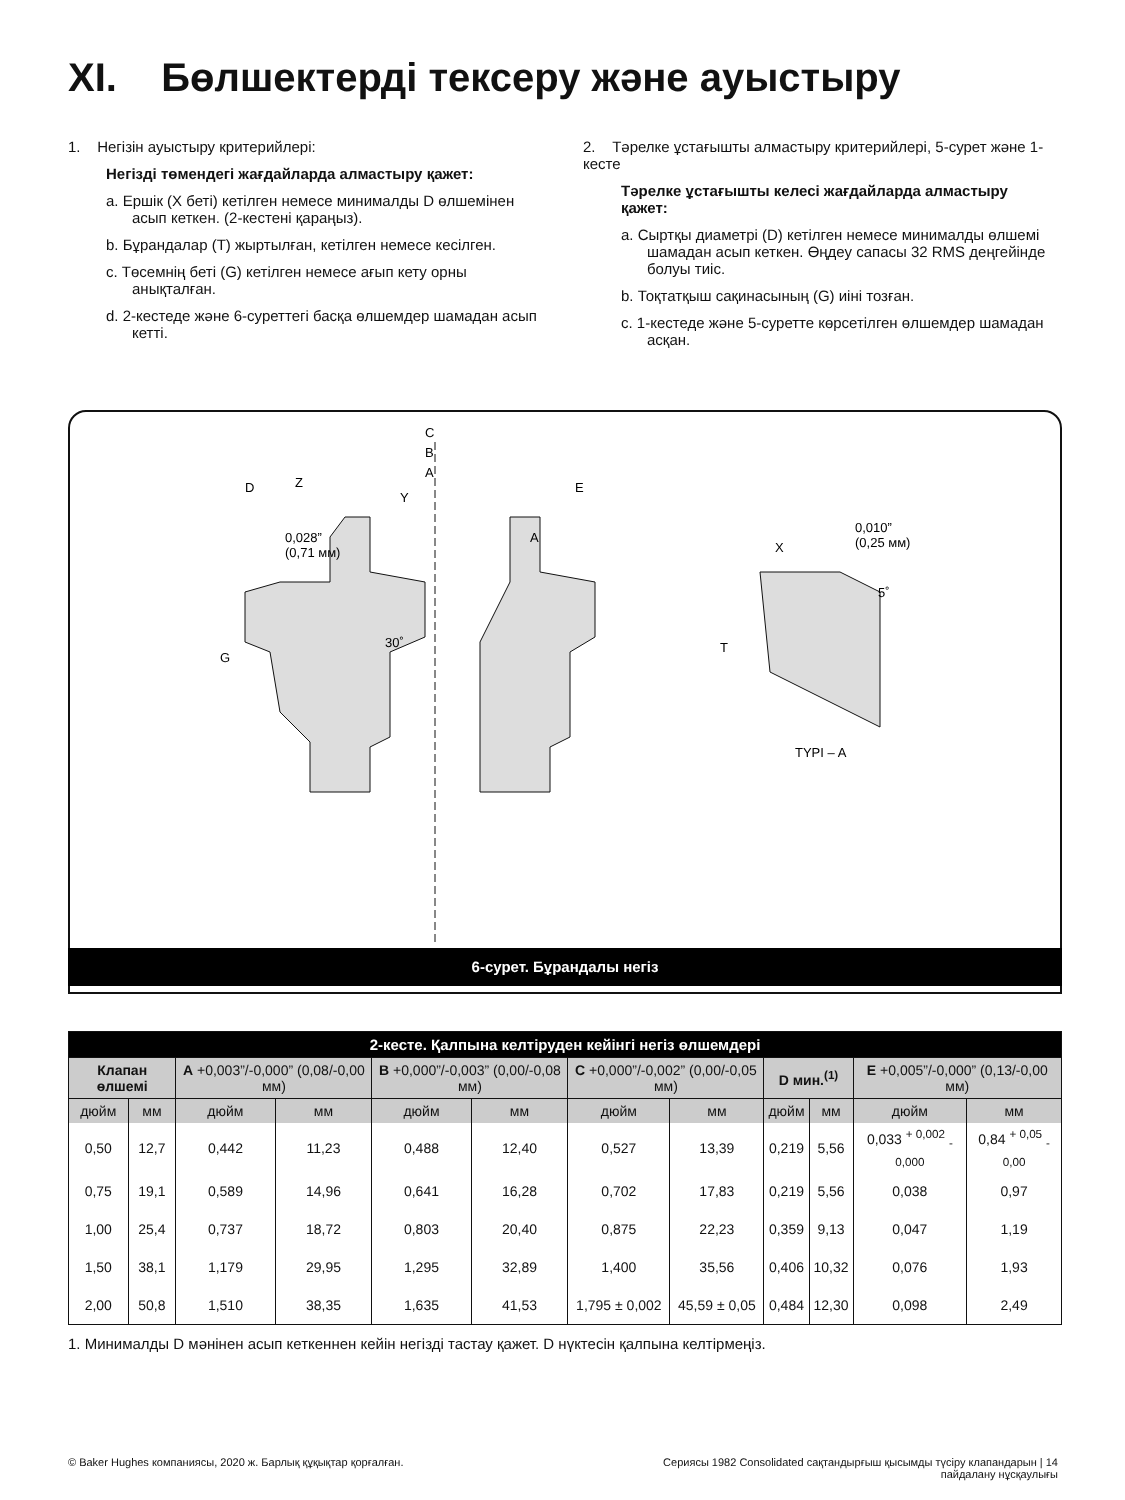XI. Бөлшектерді тексеру және ауыстыру
1. Негізін ауыстыру критерийлері:
Негізді төмендегі жағдайларда алмастыру қажет:
a. Ершік (X беті) кетілген немесе минималды D өлшемінен асып кеткен. (2-кестені қараңыз).
b. Бұрандалар (T) жыртылған, кетілген немесе кесілген.
c. Төсемнің беті (G) кетілген немесе ағып кету орны анықталған.
d. 2-кестеде және 6-суреттегі басқа өлшемдер шамадан асып кетті.
2. Тәрелке ұстағышты алмастыру критерийлері, 5-сурет және 1-кесте
Тәрелке ұстағышты келесі жағдайларда алмастыру қажет:
a. Сыртқы диаметрі (D) кетілген немесе минималды өлшемі шамадан асып кеткен. Өңдеу сапасы 32 RMS деңгейінде болуы тиіс.
b. Тоқтатқыш сақинасының (G) иіні тозған.
c. 1-кестеде және 5-суретте көрсетілген өлшемдер шамадан асқан.
C
B
A
D
Z
Y
E
A
0,028”
(0,71 мм)
T
G
30˚
X
0,010”
(0,25 мм)
5˚
TYPI – A
6-сурет. Бұрандалы негіз
| 2-кесте. Қалпына келтіруден кейінгі негіз өлшемдері | | | | | | | | | | | |
| Клапан өлшемі | | A +0,003”/-0,000” (0,08/-0,00 мм) | | B +0,000”/-0,003” (0,00/-0,08 мм) | | C +0,000”/-0,002” (0,00/-0,05 мм) | | D мин.<sup>(1)</sup> | | E +0,005”/-0,000” (0,13/-0,00 мм) | |
| дюйм | мм | дюйм | мм | дюйм | мм | дюйм | мм | дюйм | мм | дюйм | мм |
| 0,50 | 12,7 | 0,442 | 11,23 | 0,488 | 12,40 | 0,527 | 13,39 | 0,219 | 5,56 | 0,033 <sup>+ 0,002</sup> <sub>- 0,000</sub> | 0,84 <sup>+ 0,05</sup> <sub>- 0,00</sub> |
| 0,75 | 19,1 | 0,589 | 14,96 | 0,641 | 16,28 | 0,702 | 17,83 | 0,219 | 5,56 | 0,038 | 0,97 |
| 1,00 | 25,4 | 0,737 | 18,72 | 0,803 | 20,40 | 0,875 | 22,23 | 0,359 | 9,13 | 0,047 | 1,19 |
| 1,50 | 38,1 | 1,179 | 29,95 | 1,295 | 32,89 | 1,400 | 35,56 | 0,406 | 10,32 | 0,076 | 1,93 |
| 2,00 | 50,8 | 1,510 | 38,35 | 1,635 | 41,53 | 1,795 ± 0,002 | 45,59 ± 0,05 | 0,484 | 12,30 | 0,098 | 2,49 |
1. Минималды D мәнінен асып кеткеннен кейін негізді тастау қажет. D нүктесін қалпына келтірмеңіз.
© Baker Hughes компаниясы, 2020 ж. Барлық құқықтар қорғалған. Сериясы 1982 Consolidated сақтандырғыш қысымды түсіру клапандарын | 14
пайдалану нұсқаулығы